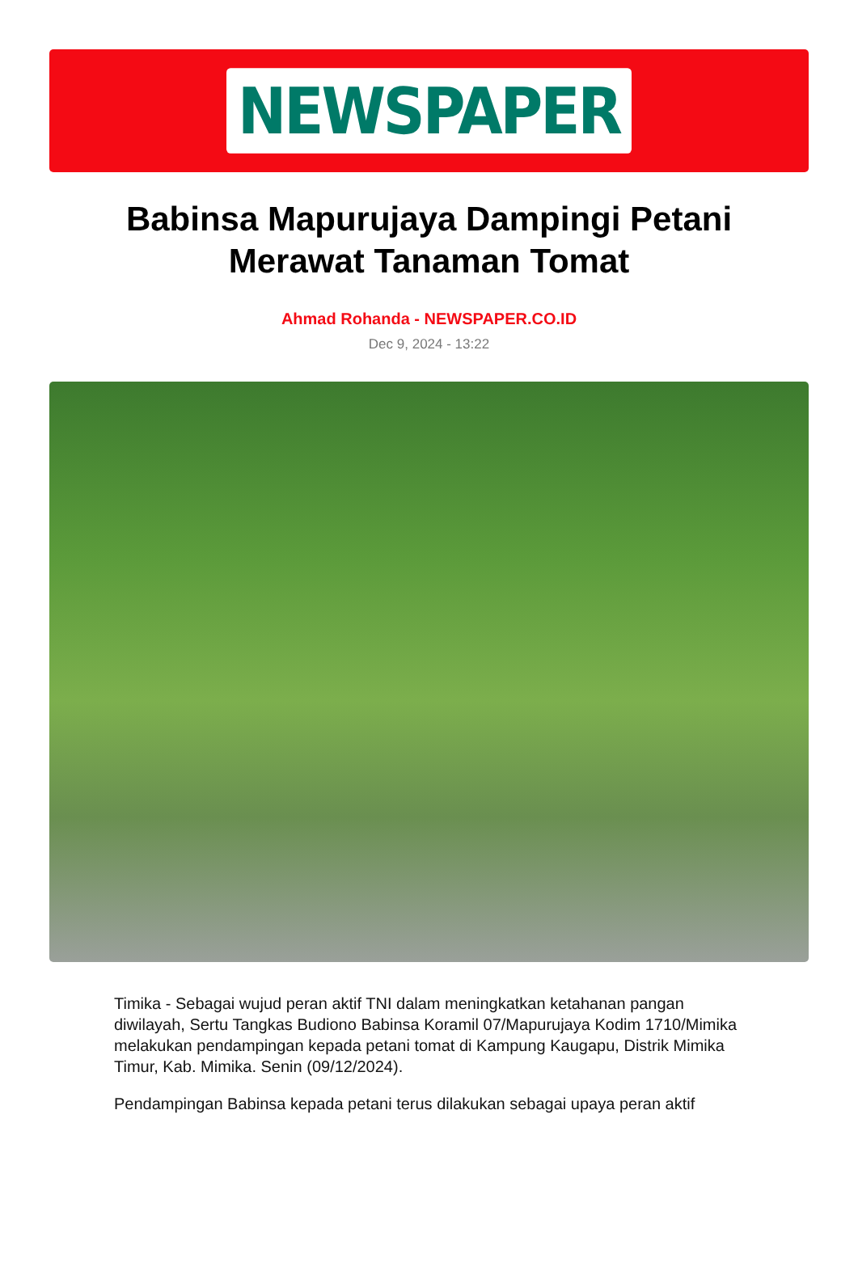NEWSPAPER
Babinsa Mapurujaya Dampingi Petani Merawat Tanaman Tomat
Ahmad Rohanda - NEWSPAPER.CO.ID
Dec 9, 2024 - 13:22
Timika - Sebagai wujud peran aktif TNI dalam meningkatkan ketahanan pangan diwilayah, Sertu Tangkas Budiono Babinsa Koramil 07/Mapurujaya Kodim 1710/Mimika melakukan pendampingan kepada petani tomat di Kampung Kaugapu, Distrik Mimika Timur, Kab. Mimika. Senin (09/12/2024).
Pendampingan Babinsa kepada petani terus dilakukan sebagai upaya peran aktif